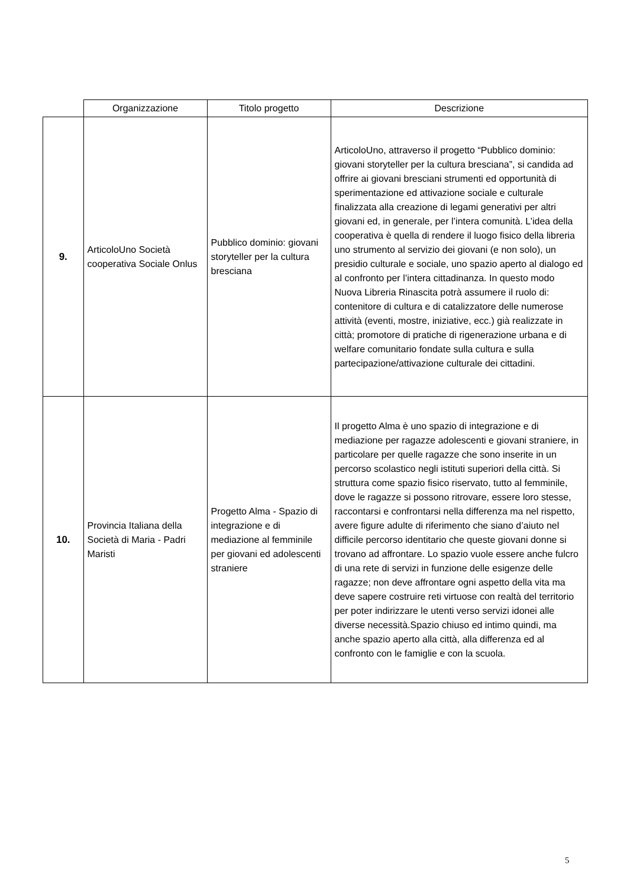| | Organizzazione | Titolo progetto | Descrizione |
| --- | --- | --- | --- |
| 9. | ArticoloUno Società cooperativa Sociale Onlus | Pubblico dominio: giovani storyteller per la cultura bresciana | ArticoloUno, attraverso il progetto “Pubblico dominio: giovani storyteller per la cultura bresciana”, si candida ad offrire ai giovani bresciani strumenti ed opportunità di sperimentazione ed attivazione sociale e culturale finalizzata alla creazione di legami generativi per altri giovani ed, in generale, per l’intera comunità. L’idea della cooperativa è quella di rendere il luogo fisico della libreria uno strumento al servizio dei giovani (e non solo), un presidio culturale e sociale, uno spazio aperto al dialogo ed al confronto per l’intera cittadinanza. In questo modo Nuova Libreria Rinascita potrà assumere il ruolo di: contenitore di cultura e di catalizzatore delle numerose attività (eventi, mostre, iniziative, ecc.) già realizzate in città; promotore di pratiche di rigenerazione urbana e di welfare comunitario fondate sulla cultura e sulla partecipazione/attivazione culturale dei cittadini. |
| 10. | Provincia Italiana della Società di Maria - Padri Maristi | Progetto Alma - Spazio di integrazione e di mediazione al femminile per giovani ed adolescenti straniere | Il progetto Alma è uno spazio di integrazione e di mediazione per ragazze adolescenti e giovani straniere, in particolare per quelle ragazze che sono inserite in un percorso scolastico negli istituti superiori della città. Si struttura come spazio fisico riservato, tutto al femminile, dove le ragazze si possono ritrovare, essere loro stesse, raccontarsi e confrontarsi nella differenza ma nel rispetto, avere figure adulte di riferimento che siano d’aiuto nel difficile percorso identitario che queste giovani donne si trovano ad affrontare. Lo spazio vuole essere anche fulcro di una rete di servizi in funzione delle esigenze delle ragazze; non deve affrontare ogni aspetto della vita ma deve sapere costruire reti virtuose con realtà del territorio per poter indirizzare le utenti verso servizi idonei alle diverse necessità.Spazio chiuso ed intimo quindi, ma anche spazio aperto alla città, alla differenza ed al confronto con le famiglie e con la scuola. |
5